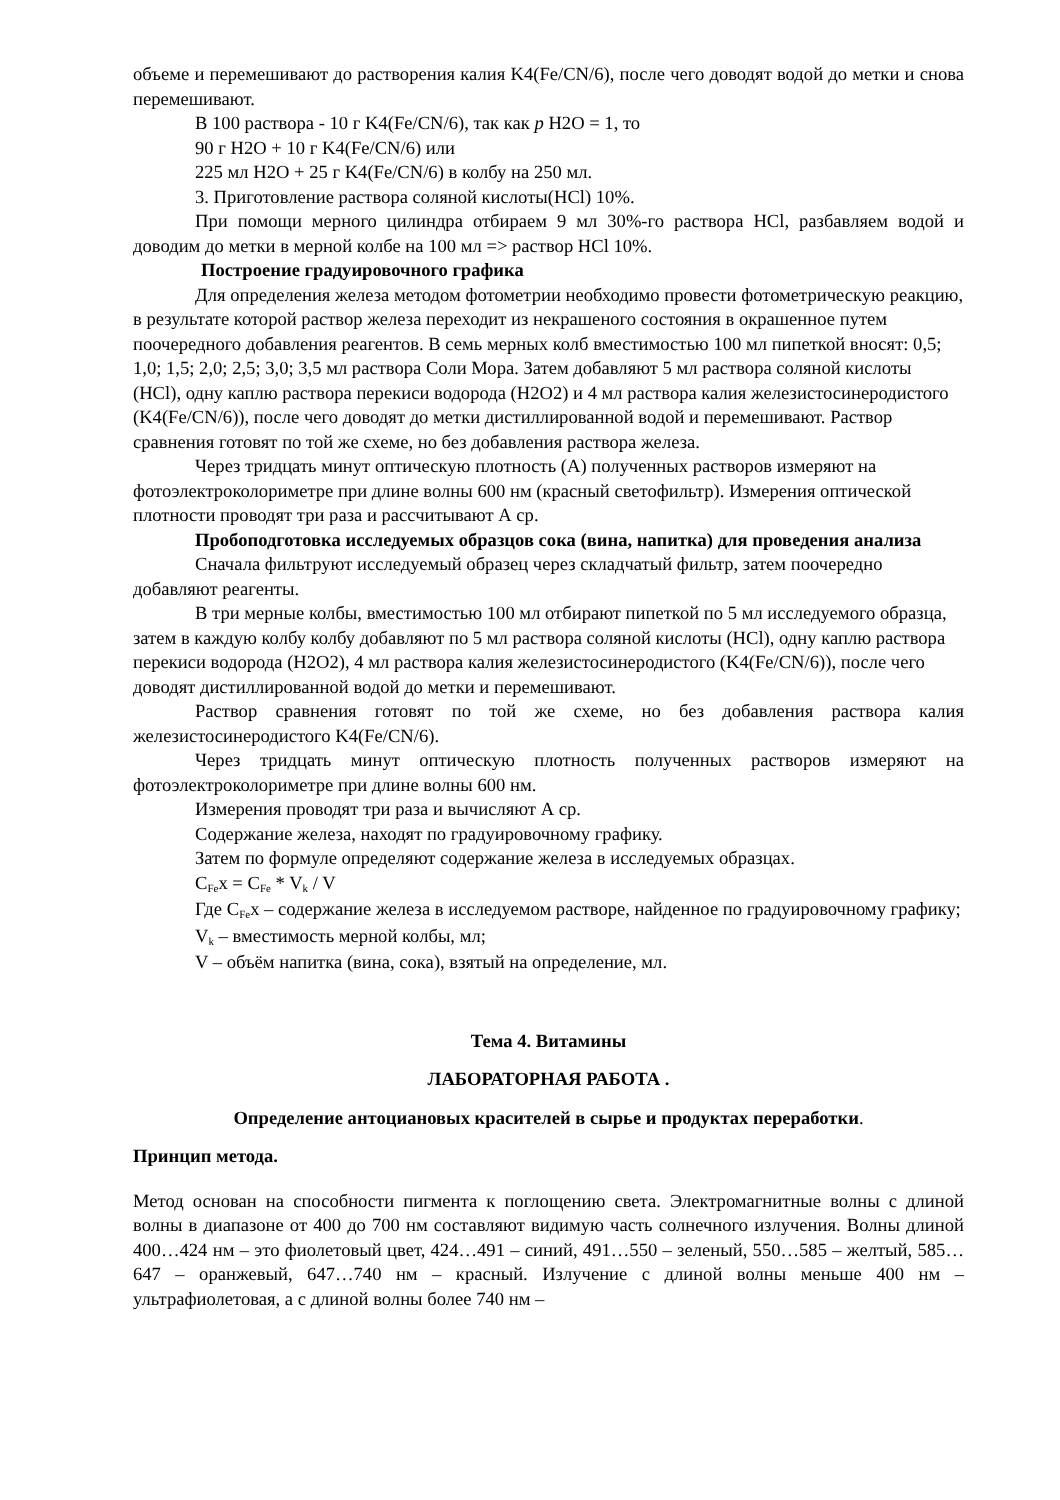объеме и перемешивают до растворения калия K4(Fe/CN/6), после чего доводят водой до метки и снова перемешивают.
В 100 раствора - 10 г K4(Fe/CN/6), так как p H2O = 1, то
90 г H2O + 10 г K4(Fe/CN/6) или
225 мл H2O + 25 г K4(Fe/CN/6) в колбу на 250 мл.
3. Приготовление раствора соляной кислоты(HCl) 10%.
При помощи мерного цилиндра отбираем 9 мл 30%-го раствора HCl, разбавляем водой и доводим до метки в мерной колбе на 100 мл => раствор HCl 10%.
Построение градуировочного графика
Для определения железа методом фотометрии необходимо провести фотометрическую реакцию, в результате которой раствор железа переходит из некрашеного состояния в окрашенное путем поочередного добавления реагентов. В семь мерных колб вместимостью 100 мл пипеткой вносят: 0,5; 1,0; 1,5; 2,0; 2,5; 3,0; 3,5 мл раствора Соли Мора. Затем добавляют 5 мл раствора соляной кислоты (HCl), одну каплю раствора перекиси водорода (H2O2) и 4 мл раствора калия железистосинеродистого (K4(Fe/CN/6)), после чего доводят до метки дистиллированной водой и перемешивают. Раствор сравнения готовят по той же схеме, но без добавления раствора железа.
Через тридцать минут оптическую плотность (А) полученных растворов измеряют на фотоэлектроколориметре при длине волны 600 нм (красный светофильтр). Измерения оптической плотности проводят три раза и рассчитывают А ср.
Пробоподготовка исследуемых образцов сока (вина, напитка) для проведения анализа
Сначала фильтруют исследуемый образец через складчатый фильтр, затем поочередно добавляют реагенты.
В три мерные колбы, вместимостью 100 мл отбирают пипеткой по 5 мл исследуемого образца, затем в каждую колбу колбу добавляют по 5 мл раствора соляной кислоты (HCl), одну каплю раствора перекиси водорода (H2O2), 4 мл раствора калия железистосинеродистого (K4(Fe/CN/6)), после чего доводят дистиллированной водой до метки и перемешивают.
Раствор сравнения готовят по той же схеме, но без добавления раствора калия железистосинеродистого K4(Fe/CN/6).
Через тридцать минут оптическую плотность полученных растворов измеряют на фотоэлектроколориметре при длине волны 600 нм.
Измерения проводят три раза и вычисляют А ср.
Содержание железа, находят по градуировочному графику.
Затем по формуле определяют содержание железа в исследуемых образцах.
C<sub>Fe</sub>x = C<sub>Fe</sub> * V<sub>k</sub> / V
Где C<sub>Fe</sub>x – содержание железа в исследуемом растворе, найденное по градуировочному графику;
V<sub>k</sub> – вместимость мерной колбы, мл;
V – объём напитка (вина, сока), взятый на определение, мл.
Тема 4. Витамины
ЛАБОРАТОРНАЯ РАБОТА .
Определение антоциановых красителей в сырье и продуктах переработки.
Принцип метода.
Метод основан на способности пигмента к поглощению света. Электромагнитные волны с длиной волны в диапазоне от 400 до 700 нм составляют видимую часть солнечного излучения. Волны длиной 400…424 нм – это фиолетовый цвет, 424…491 – синий, 491…550 – зеленый, 550…585 – желтый, 585…647 – оранжевый, 647…740 нм – красный. Излучение с длиной волны меньше 400 нм – ультрафиолетовая, а с длиной волны более 740 нм –